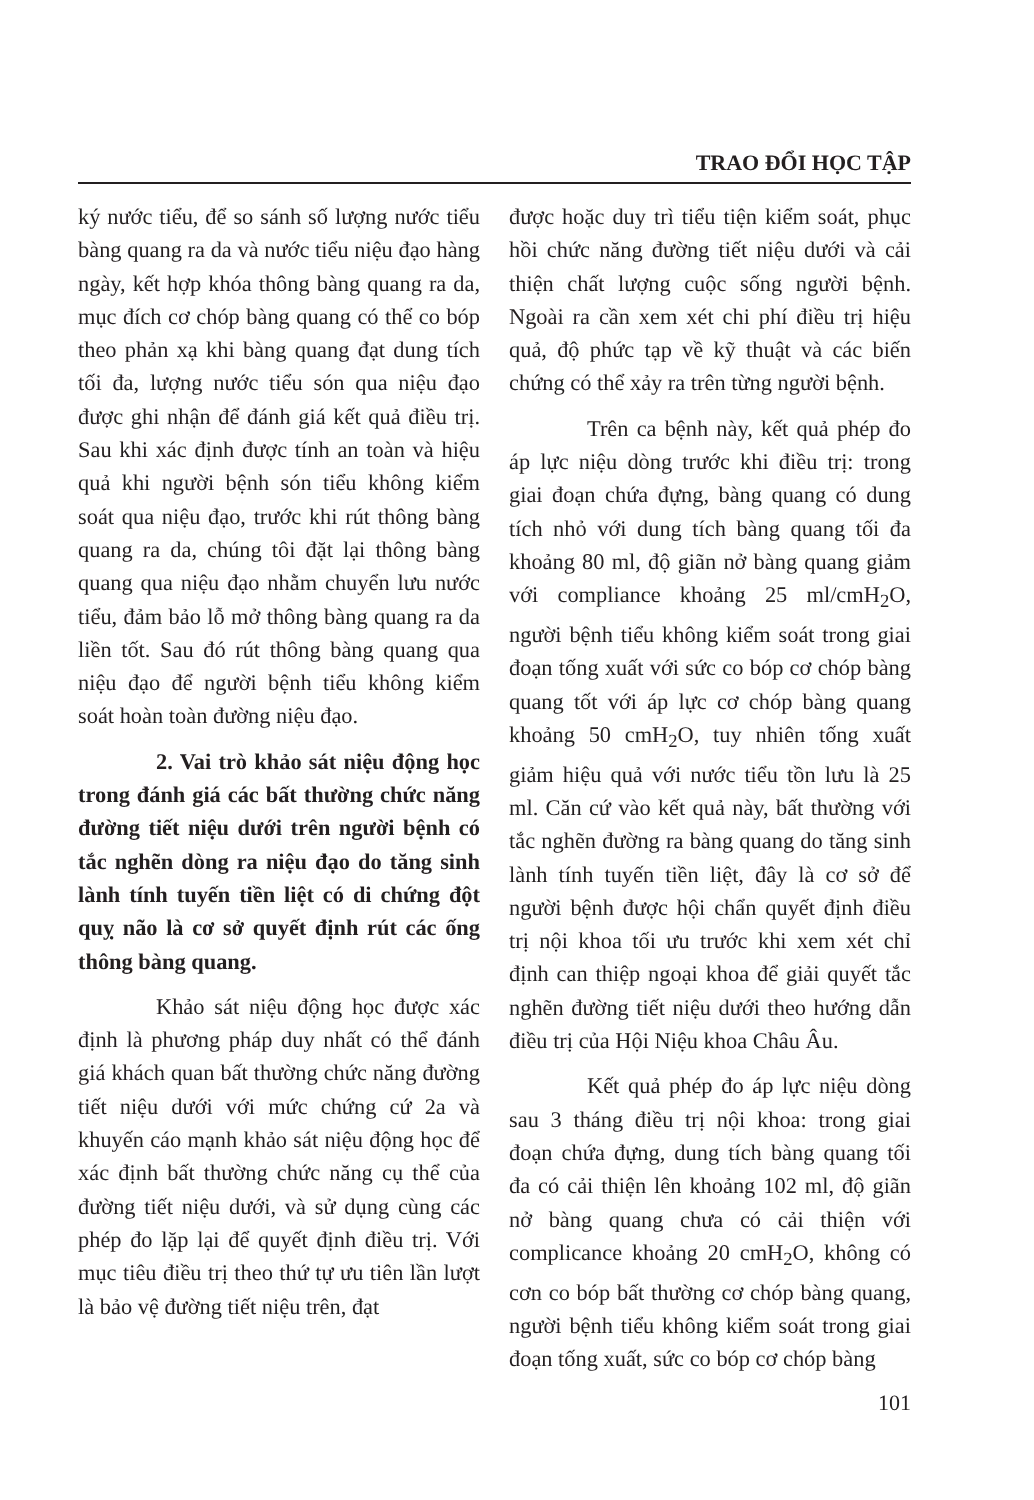TRAO ĐỔI HỌC TẬP
ký nước tiểu, để so sánh số lượng nước tiểu bàng quang ra da và nước tiểu niệu đạo hàng ngày, kết hợp khóa thông bàng quang ra da, mục đích cơ chóp bàng quang có thể co bóp theo phản xạ khi bàng quang đạt dung tích tối đa, lượng nước tiểu són qua niệu đạo được ghi nhận để đánh giá kết quả điều trị. Sau khi xác định được tính an toàn và hiệu quả khi người bệnh són tiểu không kiểm soát qua niệu đạo, trước khi rút thông bàng quang ra da, chúng tôi đặt lại thông bàng quang qua niệu đạo nhằm chuyển lưu nước tiểu, đảm bảo lỗ mở thông bàng quang ra da liền tốt. Sau đó rút thông bàng quang qua niệu đạo để người bệnh tiểu không kiểm soát hoàn toàn đường niệu đạo.
2. Vai trò khảo sát niệu động học trong đánh giá các bất thường chức năng đường tiết niệu dưới trên người bệnh có tắc nghẽn dòng ra niệu đạo do tăng sinh lành tính tuyến tiền liệt có di chứng đột quỵ não là cơ sở quyết định rút các ống thông bàng quang.
Khảo sát niệu động học được xác định là phương pháp duy nhất có thể đánh giá khách quan bất thường chức năng đường tiết niệu dưới với mức chứng cứ 2a và khuyến cáo mạnh khảo sát niệu động học để xác định bất thường chức năng cụ thể của đường tiết niệu dưới, và sử dụng cùng các phép đo lặp lại để quyết định điều trị. Với mục tiêu điều trị theo thứ tự ưu tiên lần lượt là bảo vệ đường tiết niệu trên, đạt
được hoặc duy trì tiểu tiện kiểm soát, phục hồi chức năng đường tiết niệu dưới và cải thiện chất lượng cuộc sống người bệnh. Ngoài ra cần xem xét chi phí điều trị hiệu quả, độ phức tạp về kỹ thuật và các biến chứng có thể xảy ra trên từng người bệnh.
Trên ca bệnh này, kết quả phép đo áp lực niệu dòng trước khi điều trị: trong giai đoạn chứa đựng, bàng quang có dung tích nhỏ với dung tích bàng quang tối đa khoảng 80 ml, độ giãn nở bàng quang giảm với compliance khoảng 25 ml/cmH<sub>2</sub>O, người bệnh tiểu không kiểm soát trong giai đoạn tống xuất với sức co bóp cơ chóp bàng quang tốt với áp lực cơ chóp bàng quang khoảng 50 cmH<sub>2</sub>O, tuy nhiên tống xuất giảm hiệu quả với nước tiểu tồn lưu là 25 ml. Căn cứ vào kết quả này, bất thường với tắc nghẽn đường ra bàng quang do tăng sinh lành tính tuyến tiền liệt, đây là cơ sở để người bệnh được hội chẩn quyết định điều trị nội khoa tối ưu trước khi xem xét chỉ định can thiệp ngoại khoa để giải quyết tắc nghẽn đường tiết niệu dưới theo hướng dẫn điều trị của Hội Niệu khoa Châu Âu.
Kết quả phép đo áp lực niệu dòng sau 3 tháng điều trị nội khoa: trong giai đoạn chứa đựng, dung tích bàng quang tối đa có cải thiện lên khoảng 102 ml, độ giãn nở bàng quang chưa có cải thiện với complicance khoảng 20 cmH<sub>2</sub>O, không có cơn co bóp bất thường cơ chóp bàng quang, người bệnh tiểu không kiểm soát trong giai đoạn tống xuất, sức co bóp cơ chóp bàng
101